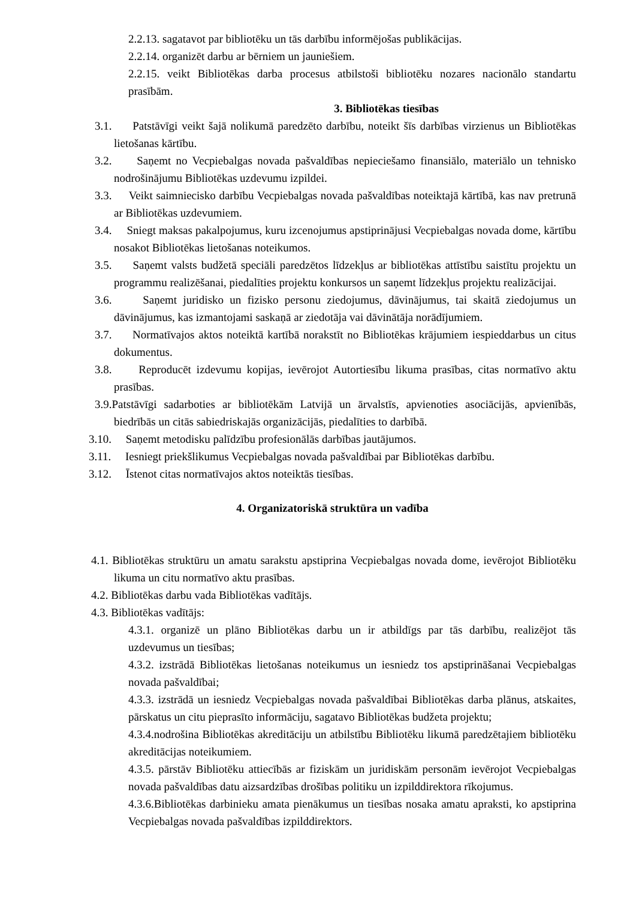2.2.13. sagatavot par bibliotēku un tās darbību informējošas publikācijas.
2.2.14. organizēt darbu ar bērniem un jauniešiem.
2.2.15. veikt Bibliotēkas darba procesus atbilstoši bibliotēku nozares nacionālo standartu prasībām.
3. Bibliotēkas tiesības
3.1. Patstāvīgi veikt šajā nolikumā paredzēto darbību, noteikt šīs darbības virzienus un Bibliotēkas lietošanas kārtību.
3.2. Saņemt no Vecpiebalgas novada pašvaldības nepieciešamo finansiālo, materiālo un tehnisko nodrošinājumu Bibliotēkas uzdevumu izpildei.
3.3. Veikt saimniecisko darbību Vecpiebalgas novada pašvaldības noteiktajā kārtībā, kas nav pretrunā ar Bibliotēkas uzdevumiem.
3.4. Sniegt maksas pakalpojumus, kuru izcenojumus apstiprinājusi Vecpiebalgas novada dome, kārtību nosakot Bibliotēkas lietošanas noteikumos.
3.5. Saņemt valsts budžetā speciāli paredzētos līdzekļus ar bibliotēkas attīstību saistītu projektu un programmu realizēšanai, piedalīties projektu konkursos un saņemt līdzekļus projektu realizācijai.
3.6. Saņemt juridisko un fizisko personu ziedojumus, dāvinājumus, tai skaitā ziedojumus un dāvinājumus, kas izmantojami saskaņā ar ziedotāja vai dāvinātāja norādījumiem.
3.7. Normatīvajos aktos noteiktā kartībā norakstīt no Bibliotēkas krājumiem iespieddarbus un citus dokumentus.
3.8. Reproducēt izdevumu kopijas, ievērojot Autortiesību likuma prasības, citas normatīvo aktu prasības.
3.9.Patstāvīgi sadarboties ar bibliotēkām Latvijā un ārvalstīs, apvienoties asociācijās, apvienībās, biedrībās un citās sabiedriskajās organizācijās, piedalīties to darbībā.
3.10. Saņemt metodisku palīdzību profesionālās darbības jautājumos.
3.11. Iesniegt priekšlikumus Vecpiebalgas novada pašvaldībai par Bibliotēkas darbību.
3.12. Īstenot citas normatīvajos aktos noteiktās tiesības.
4. Organizatoriskā struktūra un vadība
4.1. Bibliotēkas struktūru un amatu sarakstu apstiprina Vecpiebalgas novada dome, ievērojot Bibliotēku likuma un citu normatīvo aktu prasības.
4.2. Bibliotēkas darbu vada Bibliotēkas vadītājs.
4.3. Bibliotēkas vadītājs:
4.3.1. organizē un plāno Bibliotēkas darbu un ir atbildīgs par tās darbību, realizējot tās uzdevumus un tiesības;
4.3.2. izstrādā Bibliotēkas lietošanas noteikumus un iesniedz tos apstiprināšanai Vecpiebalgas novada pašvaldībai;
4.3.3. izstrādā un iesniedz Vecpiebalgas novada pašvaldībai Bibliotēkas darba plānus, atskaites, pārskatus un citu pieprasīto informāciju, sagatavo Bibliotēkas budžeta projektu;
4.3.4.nodrošina Bibliotēkas akreditāciju un atbilstību Bibliotēku likumā paredzētajiem bibliotēku akreditācijas noteikumiem.
4.3.5. pārstāv Bibliotēku attiecībās ar fiziskām un juridiskām personām ievērojot Vecpiebalgas novada pašvaldības datu aizsardzības drošības politiku un izpilddirektora rīkojumus.
4.3.6.Bibliotēkas darbinieku amata pienākumus un tiesības nosaka amatu apraksti, ko apstiprina Vecpiebalgas novada pašvaldības izpilddirektors.